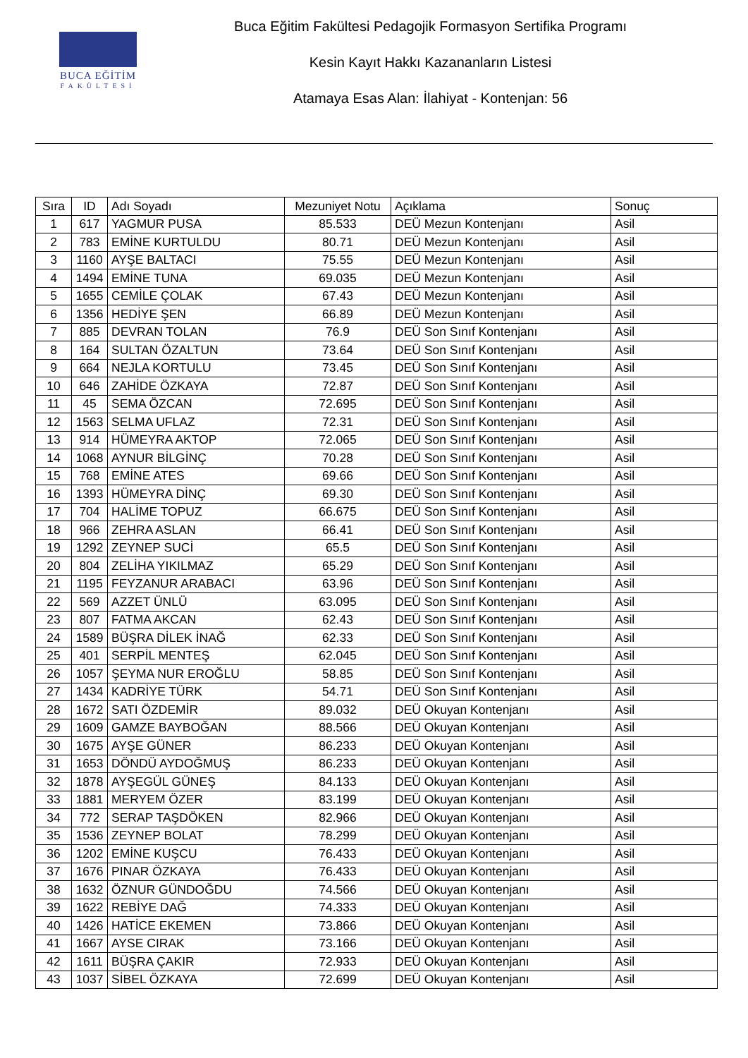BUCA EĞİTİM
FAKÜLTESİ
Buca Eğitim Fakültesi Pedagojik Formasyon Sertifika Programı
Kesin Kayıt Hakkı Kazananların Listesi
Atamaya Esas Alan: İlahiyat - Kontenjan: 56
| Sıra | ID | Adı Soyadı | Mezuniyet Notu | Açıklama | Sonuç |
| --- | --- | --- | --- | --- | --- |
| 1 | 617 | YAGMUR PUSA | 85.533 | DEÜ Mezun Kontenjanı | Asil |
| 2 | 783 | EMİNE KURTULDU | 80.71 | DEÜ Mezun Kontenjanı | Asil |
| 3 | 1160 | AYŞE BALTACI | 75.55 | DEÜ Mezun Kontenjanı | Asil |
| 4 | 1494 | EMİNE TUNA | 69.035 | DEÜ Mezun Kontenjanı | Asil |
| 5 | 1655 | CEMİLE ÇOLAK | 67.43 | DEÜ Mezun Kontenjanı | Asil |
| 6 | 1356 | HEDİYE ŞEN | 66.89 | DEÜ Mezun Kontenjanı | Asil |
| 7 | 885 | DEVRAN TOLAN | 76.9 | DEÜ Son Sınıf Kontenjanı | Asil |
| 8 | 164 | SULTAN ÖZALTUN | 73.64 | DEÜ Son Sınıf Kontenjanı | Asil |
| 9 | 664 | NEJLA KORTULU | 73.45 | DEÜ Son Sınıf Kontenjanı | Asil |
| 10 | 646 | ZAHİDE ÖZKAYA | 72.87 | DEÜ Son Sınıf Kontenjanı | Asil |
| 11 | 45 | SEMA ÖZCAN | 72.695 | DEÜ Son Sınıf Kontenjanı | Asil |
| 12 | 1563 | SELMA UFLAZ | 72.31 | DEÜ Son Sınıf Kontenjanı | Asil |
| 13 | 914 | HÜMEYRA AKTOP | 72.065 | DEÜ Son Sınıf Kontenjanı | Asil |
| 14 | 1068 | AYNUR BİLGİNÇ | 70.28 | DEÜ Son Sınıf Kontenjanı | Asil |
| 15 | 768 | EMİNE ATES | 69.66 | DEÜ Son Sınıf Kontenjanı | Asil |
| 16 | 1393 | HÜMEYRA DİNÇ | 69.30 | DEÜ Son Sınıf Kontenjanı | Asil |
| 17 | 704 | HALİME TOPUZ | 66.675 | DEÜ Son Sınıf Kontenjanı | Asil |
| 18 | 966 | ZEHRA ASLAN | 66.41 | DEÜ Son Sınıf Kontenjanı | Asil |
| 19 | 1292 | ZEYNEP SUCİ | 65.5 | DEÜ Son Sınıf Kontenjanı | Asil |
| 20 | 804 | ZELİHA YIKILMAZ | 65.29 | DEÜ Son Sınıf Kontenjanı | Asil |
| 21 | 1195 | FEYZANUR ARABACI | 63.96 | DEÜ Son Sınıf Kontenjanı | Asil |
| 22 | 569 | AZZET ÜNLÜ | 63.095 | DEÜ Son Sınıf Kontenjanı | Asil |
| 23 | 807 | FATMA AKCAN | 62.43 | DEÜ Son Sınıf Kontenjanı | Asil |
| 24 | 1589 | BÜŞRA DİLEK İNAĞ | 62.33 | DEÜ Son Sınıf Kontenjanı | Asil |
| 25 | 401 | SERPİL MENTEŞ | 62.045 | DEÜ Son Sınıf Kontenjanı | Asil |
| 26 | 1057 | ŞEYMA NUR EROĞLU | 58.85 | DEÜ Son Sınıf Kontenjanı | Asil |
| 27 | 1434 | KADRİYE TÜRK | 54.71 | DEÜ Son Sınıf Kontenjanı | Asil |
| 28 | 1672 | SATI ÖZDEMİR | 89.032 | DEÜ Okuyan Kontenjanı | Asil |
| 29 | 1609 | GAMZE BAYBOĞAN | 88.566 | DEÜ Okuyan Kontenjanı | Asil |
| 30 | 1675 | AYŞE GÜNER | 86.233 | DEÜ Okuyan Kontenjanı | Asil |
| 31 | 1653 | DÖNDÜ AYDOĞMUŞ | 86.233 | DEÜ Okuyan Kontenjanı | Asil |
| 32 | 1878 | AYŞEGÜL GÜNEŞ | 84.133 | DEÜ Okuyan Kontenjanı | Asil |
| 33 | 1881 | MERYEM ÖZER | 83.199 | DEÜ Okuyan Kontenjanı | Asil |
| 34 | 772 | SERAP TAŞDÖKEN | 82.966 | DEÜ Okuyan Kontenjanı | Asil |
| 35 | 1536 | ZEYNEP BOLAT | 78.299 | DEÜ Okuyan Kontenjanı | Asil |
| 36 | 1202 | EMİNE KUŞCU | 76.433 | DEÜ Okuyan Kontenjanı | Asil |
| 37 | 1676 | PINAR ÖZKAYA | 76.433 | DEÜ Okuyan Kontenjanı | Asil |
| 38 | 1632 | ÖZNUR GÜNDOĞDU | 74.566 | DEÜ Okuyan Kontenjanı | Asil |
| 39 | 1622 | REBİYE DAĞ | 74.333 | DEÜ Okuyan Kontenjanı | Asil |
| 40 | 1426 | HATİCE EKEMEN | 73.866 | DEÜ Okuyan Kontenjanı | Asil |
| 41 | 1667 | AYSE CIRAK | 73.166 | DEÜ Okuyan Kontenjanı | Asil |
| 42 | 1611 | BÜŞRA ÇAKIR | 72.933 | DEÜ Okuyan Kontenjanı | Asil |
| 43 | 1037 | SİBEL ÖZKAYA | 72.699 | DEÜ Okuyan Kontenjanı | Asil |